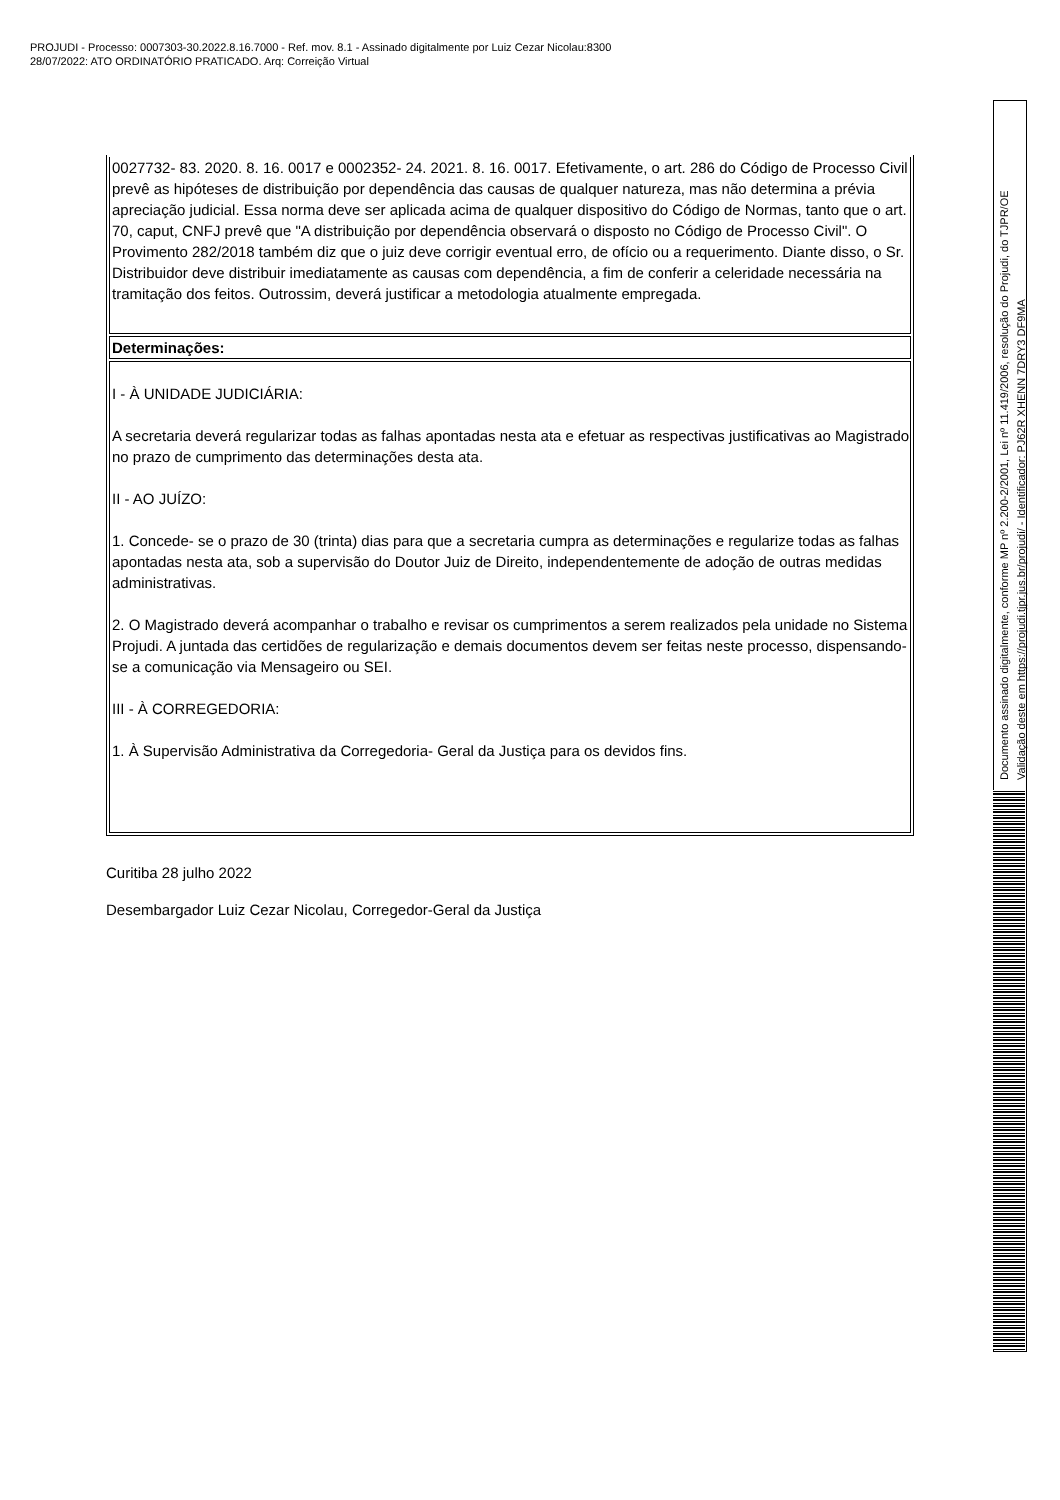PROJUDI - Processo: 0007303-30.2022.8.16.7000 - Ref. mov. 8.1 - Assinado digitalmente por Luiz Cezar Nicolau:8300
28/07/2022: ATO ORDINATÓRIO PRATICADO. Arq: Correição Virtual
| 0027732- 83. 2020. 8. 16. 0017 e 0002352- 24. 2021. 8. 16. 0017. Efetivamente, o art. 286 do Código de Processo Civil prevê as hipóteses de distribuição por dependência das causas de qualquer natureza, mas não determina a prévia apreciação judicial. Essa norma deve ser aplicada acima de qualquer dispositivo do Código de Normas, tanto que o art. 70, caput, CNFJ prevê que "A distribuição por dependência observará o disposto no Código de Processo Civil". O Provimento 282/2018 também diz que o juiz deve corrigir eventual erro, de ofício ou a requerimento. Diante disso, o Sr. Distribuidor deve distribuir imediatamente as causas com dependência, a fim de conferir a celeridade necessária na tramitação dos feitos. Outrossim, deverá justificar a metodologia atualmente empregada. |
| Determinações: |
| I - À UNIDADE JUDICIÁRIA: A secretaria deverá regularizar todas as falhas apontadas nesta ata e efetuar as respectivas justificativas ao Magistrado no prazo de cumprimento das determinações desta ata. II - AO JUÍZO: 1. Concede- se o prazo de 30 (trinta) dias para que a secretaria cumpra as determinações e regularize todas as falhas apontadas nesta ata, sob a supervisão do Doutor Juiz de Direito, independentemente de adoção de outras medidas administrativas. 2. O Magistrado deverá acompanhar o trabalho e revisar os cumprimentos a serem realizados pela unidade no Sistema Projudi. A juntada das certidões de regularização e demais documentos devem ser feitas neste processo, dispensando- se a comunicação via Mensageiro ou SEI. III - À CORREGEDORIA: 1. À Supervisão Administrativa da Corregedoria- Geral da Justiça para os devidos fins. |
Curitiba 28 julho 2022
Desembargador Luiz Cezar Nicolau, Corregedor-Geral da Justiça
Documento assinado digitalmente, conforme MP nº 2.200-2/2001, Lei nº 11.419/2006, resolução do Projudi, do TJPR/OE
Validação deste em https://projudi.tjpr.jus.br/projudi/ - Identificador: PJ62R XHENN 7DRY3 DF9MA